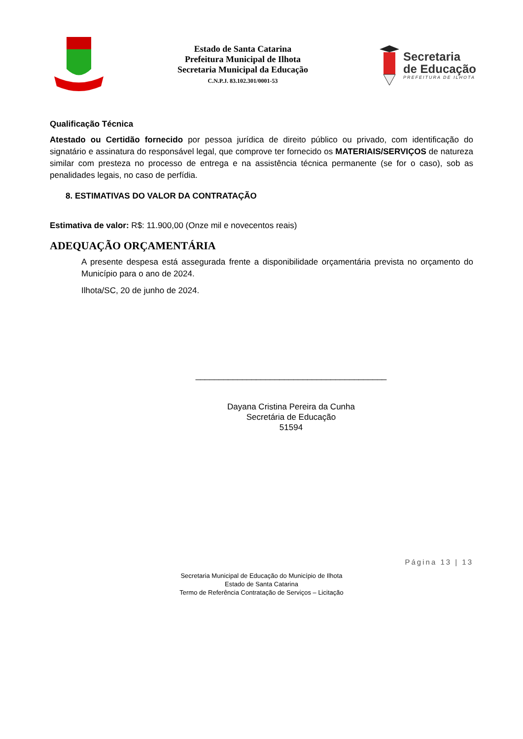Estado de Santa Catarina
Prefeitura Municipal de Ilhota
Secretaria Municipal da Educação
C.N.P.J. 83.102.301/0001-53
Secretaria
de Educação
PREFEITURA DE ILHOTA
Qualificação Técnica
Atestado ou Certidão fornecido por pessoa jurídica de direito público ou privado, com identificação do signatário e assinatura do responsável legal, que comprove ter fornecido os MATERIAIS/SERVIÇOS de natureza similar com presteza no processo de entrega e na assistência técnica permanente (se for o caso), sob as penalidades legais, no caso de perfídia.
8. ESTIMATIVAS DO VALOR DA CONTRATAÇÃO
Estimativa de valor: R$: 11.900,00 (Onze mil e novecentos reais)
ADEQUAÇÃO ORÇAMENTÁRIA
A presente despesa está assegurada frente a disponibilidade orçamentária prevista no orçamento do Município para o ano de 2024.
Ilhota/SC, 20 de junho de 2024.
_________________________________________
Dayana Cristina Pereira da Cunha
Secretária de Educação
51594
Página 13 | 13
Secretaria Municipal de Educação do Município de Ilhota
Estado de Santa Catarina
Termo de Referência Contratação de Serviços – Licitação